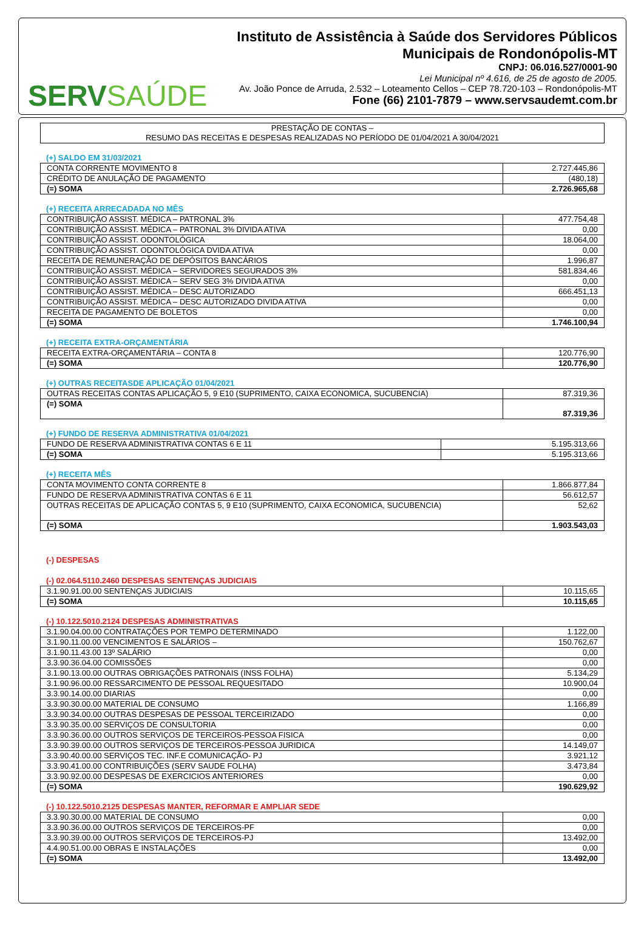SERVSAÚDE
Instituto de Assistência à Saúde dos Servidores Públicos
Municipais de Rondonópolis-MT
CNPJ: 06.016.527/0001-90
Lei Municipal nº 4.616, de 25 de agosto de 2005.
Av. João Ponce de Arruda, 2.532 – Loteamento Cellos – CEP 78.720-103 – Rondonópolis-MT
Fone (66) 2101-7879 – www.servsaudemt.com.br
PRESTAÇÃO DE CONTAS –
RESUMO DAS RECEITAS E DESPESAS REALIZADAS NO PERÍODO DE 01/04/2021 A 30/04/2021
(+) SALDO EM 31/03/2021
| CONTA CORRENTE MOVIMENTO 8 | 2.727.445,86 |
| CRÉDITO DE ANULAÇÃO DE PAGAMENTO | (480,18) |
| (=) SOMA | 2.726.965,68 |
(+) RECEITA ARRECADADA NO MÊS
| CONTRIBUIÇÃO ASSIST. MÉDICA – PATRONAL 3% | 477.754,48 |
| CONTRIBUIÇÃO ASSIST. MÉDICA – PATRONAL 3% DIVIDA ATIVA | 0,00 |
| CONTRIBUIÇÃO ASSIST. ODONTOLÓGICA | 18.064,00 |
| CONTRIBUIÇÃO ASSIST. ODONTOLÓGICA DVIDA ATIVA | 0,00 |
| RECEITA DE REMUNERAÇÃO DE DEPÓSITOS BANCÁRIOS | 1.996,87 |
| CONTRIBUIÇÃO ASSIST. MÉDICA – SERVIDORES SEGURADOS 3% | 581.834,46 |
| CONTRIBUIÇÃO ASSIST. MÉDICA – SERV SEG 3% DIVIDA ATIVA | 0,00 |
| CONTRIBUIÇÃO ASSIST. MÉDICA – DESC AUTORIZADO | 666.451,13 |
| CONTRIBUIÇÃO ASSIST. MÉDICA – DESC AUTORIZADO DIVIDA ATIVA | 0,00 |
| RECEITA DE PAGAMENTO DE BOLETOS | 0,00 |
| (=) SOMA | 1.746.100,94 |
(+) RECEITA EXTRA-ORÇAMENTÁRIA
| RECEITA EXTRA-ORÇAMENTÁRIA – CONTA 8 | 120.776,90 |
| (=) SOMA | 120.776,90 |
(+) OUTRAS RECEITASDE APLICAÇÃO 01/04/2021
| OUTRAS RECEITAS CONTAS APLICAÇÃO 5, 9 E10 (SUPRIMENTO, CAIXA ECONOMICA, SUCUBENCIA) | 87.319,36 |
| (=) SOMA | 87.319,36 |
(+) FUNDO DE RESERVA ADMINISTRATIVA 01/04/2021
| FUNDO DE RESERVA ADMINISTRATIVA CONTAS 6 E 11 | 5.195.313,66 |
| (=) SOMA | 5.195.313,66 |
(+) RECEITA MÊS
| CONTA MOVIMENTO CONTA CORRENTE 8 | 1.866.877,84 |
| FUNDO DE RESERVA ADMINISTRATIVA CONTAS 6 E 11 | 56.612,57 |
| OUTRAS RECEITAS DE APLICAÇÃO CONTAS 5, 9 E10 (SUPRIMENTO, CAIXA ECONOMICA, SUCUBENCIA) | 52,62 |
| (=) SOMA | 1.903.543,03 |
(-) DESPESAS
(-) 02.064.5110.2460 DESPESAS SENTENÇAS JUDICIAIS
| 3.1.90.91.00.00 SENTENÇAS JUDICIAIS | 10.115,65 |
| (=) SOMA | 10.115,65 |
(-) 10.122.5010.2124 DESPESAS ADMINISTRATIVAS
| 3.1.90.04.00.00 CONTRATAÇÕES POR TEMPO DETERMINADO | 1.122,00 |
| 3.1.90.11.00.00 VENCIMENTOS E SALÁRIOS – | 150.762,67 |
| 3.1.90.11.43.00 13º SALÁRIO | 0,00 |
| 3.3.90.36.04.00 COMISSÕES | 0,00 |
| 3.1.90.13.00.00 OUTRAS OBRIGAÇÕES PATRONAIS (INSS FOLHA) | 5.134,29 |
| 3.1.90.96.00.00 RESSARCIMENTO DE PESSOAL REQUESITADO | 10.900,04 |
| 3.3.90.14.00.00 DIARIAS | 0,00 |
| 3.3.90.30.00.00 MATERIAL DE CONSUMO | 1.166,89 |
| 3.3.90.34.00.00 OUTRAS DESPESAS DE PESSOAL TERCEIRIZADO | 0,00 |
| 3.3.90.35.00.00 SERVIÇOS DE CONSULTORIA | 0,00 |
| 3.3.90.36.00.00 OUTROS SERVIÇOS DE TERCEIROS-PESSOA FISICA | 0,00 |
| 3.3.90.39.00.00 OUTROS SERVIÇOS DE TERCEIROS-PESSOA JURIDICA | 14.149,07 |
| 3.3.90.40.00.00 SERVIÇOS TEC. INF.E COMUNICAÇÃO- PJ | 3.921,12 |
| 3.3.90.41.00.00 CONTRIBUIÇÕES (SERV SAUDE FOLHA) | 3.473,84 |
| 3.3.90.92.00.00 DESPESAS DE EXERCICIOS ANTERIORES | 0,00 |
| (=) SOMA | 190.629,92 |
(-) 10.122.5010.2125 DESPESAS MANTER, REFORMAR E AMPLIAR SEDE
| 3.3.90.30.00.00 MATERIAL DE CONSUMO | 0,00 |
| 3.3.90.36.00.00 OUTROS SERVIÇOS DE TERCEIROS-PF | 0,00 |
| 3.3.90.39.00.00 OUTROS SERVIÇOS DE TERCEIROS-PJ | 13.492,00 |
| 4.4.90.51.00.00 OBRAS E INSTALAÇÕES | 0,00 |
| (=) SOMA | 13.492,00 |